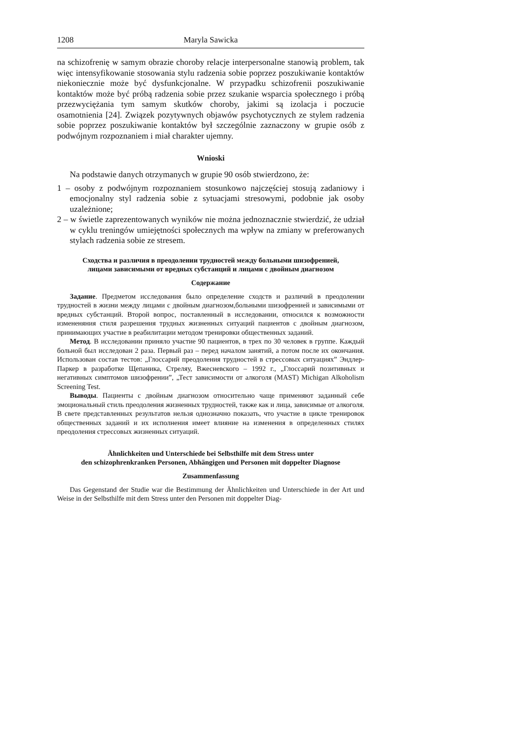1208 Maryla Sawicka
na schizofrenię w samym obrazie choroby relacje interpersonalne stanowią problem, tak więc intensyfikowanie stosowania stylu radzenia sobie poprzez poszukiwanie kontaktów niekoniecznie może być dysfunkcjonalne. W przypadku schizofrenii poszukiwanie kontaktów może być próbą radzenia sobie przez szukanie wsparcia społecznego i próbą przezwyciężania tym samym skutków choroby, jakimi są izolacja i poczucie osamotnienia [24]. Związek pozytywnych objawów psychotycznych ze stylem radzenia sobie poprzez poszukiwanie kontaktów był szczególnie zaznaczony w grupie osób z podwójnym rozpoznaniem i miał charakter ujemny.
Wnioski
Na podstawie danych otrzymanych w grupie 90 osób stwierdzono, że:
1 – osoby z podwójnym rozpoznaniem stosunkowo najczęściej stosują zadaniowy i emocjonalny styl radzenia sobie z sytuacjami stresowymi, podobnie jak osoby uzależnione;
2 – w świetle zaprezentowanych wyników nie można jednoznacznie stwierdzić, że udział w cyklu treningów umiejętności społecznych ma wpływ na zmiany w preferowanych stylach radzenia sobie ze stresem.
Сходства и различия в преодолении трудностей между больными шизофренией,
лицами зависимыми от вредных субстанций и лицами с двойным диагнозом
Содержание
Задание. Предметом исследования было определение сходств и различий в преодолении трудностей в жизни между лицами с двойным диагнозом,больными шизофренией и зависимыми от вредных субстанций. Второй вопрос, поставленный в исследовании, относился к возможности измененяния стиля разрешения трудных жизненных ситуаций пациентов с двойным диагнозом, принимающих участие в реабилитации методом тренировки общественных заданий.
Метод. В исследовании приняло участие 90 пациентов, в трех по 30 человек в группе. Каждый больной был исследован 2 раза. Первый раз – перед началом занятий, а потом после их окончания. Использован состав тестов: „Глоссарий преодоления трудностей в стрессовых ситуациях” Эндлер-Паркер в разработке Щепаника, Стреляу, Вжесневского – 1992 г., „Глоссарий позитивных и негативных симптомов шизофрении”, „Тест зависимости от алкоголя (MAST) Michigan Alkoholism Screening Test.
Выводы. Пациенты с двойным диагнозом относительно чаще применяют заданный себе эмоциональный стиль преодоления жизненных трудностей, также как и лица, зависимые от алкоголя. В свете представленных результатов нельзя однозначно показать, что участие в цикле тренировок общественных заданий и их исполнения имеет влияние на изменения в определенных стилях преодоления стрессовых жизненных ситуаций.
Ähnlichkeiten und Unterschiede bei Selbsthilfe mit dem Stress unter
den schizophrenkranken Personen, Abhängigen und Personen mit doppelter Diagnose
Zusammenfassung
Das Gegenstand der Studie war die Bestimmung der Ähnlichkeiten und Unterschiede in der Art und Weise in der Selbsthilfe mit dem Stress unter den Personen mit doppelter Diag-